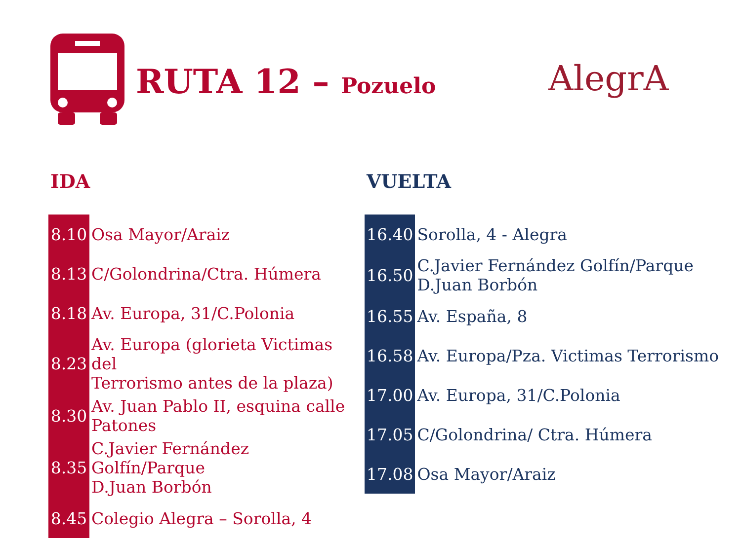RUTA 12 – Pozuelo AlegrA
IDA
| 8.10 | Osa Mayor/Araiz |
| 8.13 | C/Golondrina/Ctra. Húmera |
| 8.18 | Av. Europa, 31/C.Polonia |
| 8.23 | Av. Europa (glorieta Victimas del Terrorismo antes de la plaza) |
| 8.30 | Av. Juan Pablo II, esquina calle Patones |
| 8.35 | C.Javier Fernández Golfín/Parque D.Juan Borbón |
| 8.45 | Colegio Alegra – Sorolla, 4 |
VUELTA
| 16.40 | Sorolla, 4 - Alegra |
| 16.50 | C.Javier Fernández Golfín/Parque D.Juan Borbón |
| 16.55 | Av. España, 8 |
| 16.58 | Av. Europa/Pza. Victimas Terrorismo |
| 17.00 | Av. Europa, 31/C.Polonia |
| 17.05 | C/Golondrina/ Ctra. Húmera |
| 17.08 | Osa Mayor/Araiz |